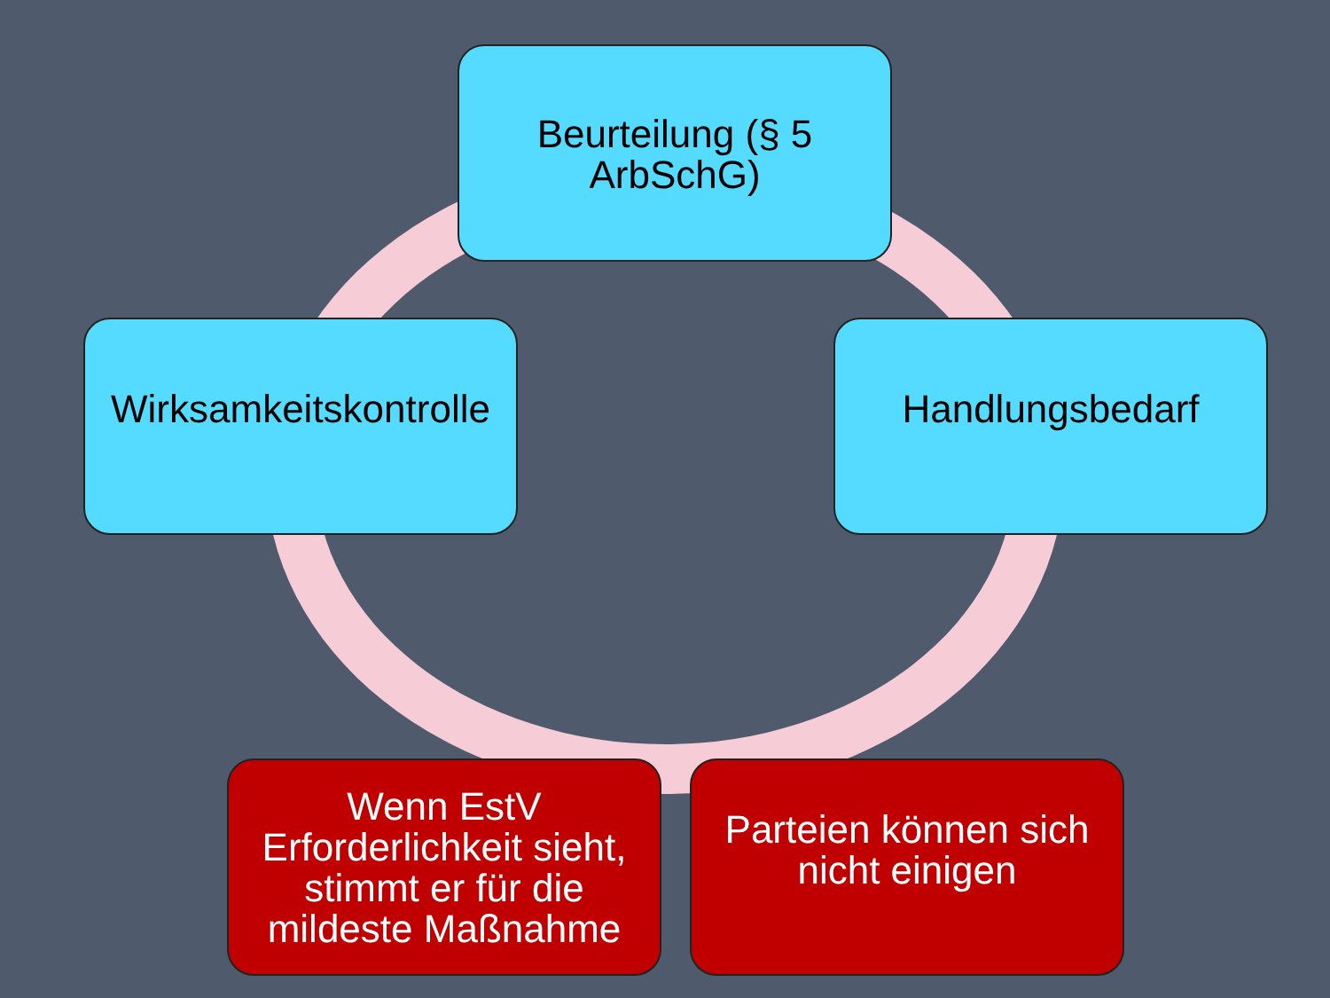Beurteilung (§ 5 ArbSchG)
Handlungsbedarf
Parteien können sich nicht einigen
Wenn EstV Erforderlichkeit sieht, stimmt er für die mildeste Maßnahme
Wirksamkeitskontrolle